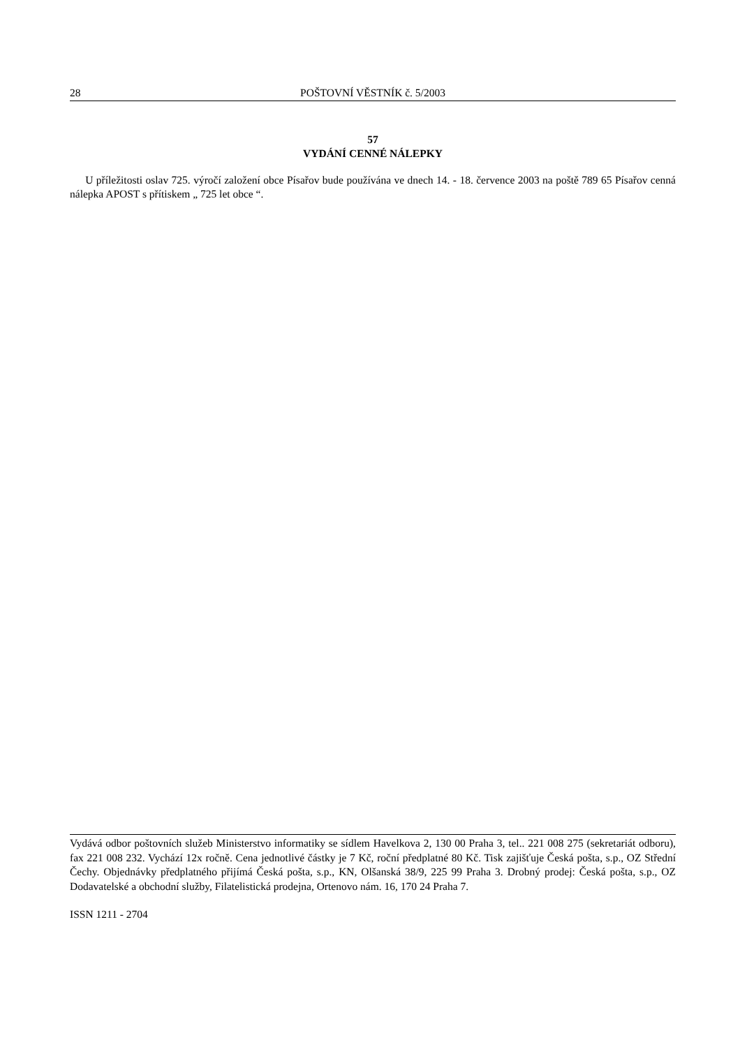28 POŠTOVNÍ VĚSTNÍK č. 5/2003
57
VYDÁNÍ CENNÉ NÁLEPKY
U příležitosti oslav 725. výročí založení obce Písařov bude používána ve dnech 14. - 18. července 2003 na poště 789 65 Písařov cenná nálepka APOST s přítiskem „ 725 let obce “.
Vydává odbor poštovních služeb Ministerstvo informatiky se sídlem Havelkova 2, 130 00 Praha 3, tel.. 221 008 275 (sekretariát odboru), fax 221 008 232. Vychází 12x ročně. Cena jednotlivé částky je 7 Kč, roční předplatné 80 Kč. Tisk zajišťuje Česká pošta, s.p., OZ Střední Čechy. Objednávky předplatného přijímá Česká pošta, s.p., KN, Olšanská 38/9, 225 99 Praha 3. Drobný prodej: Česká pošta, s.p., OZ Dodavatelské a obchodní služby, Filatelistická prodejna, Ortenovo nám. 16, 170 24 Praha 7.
ISSN 1211 - 2704